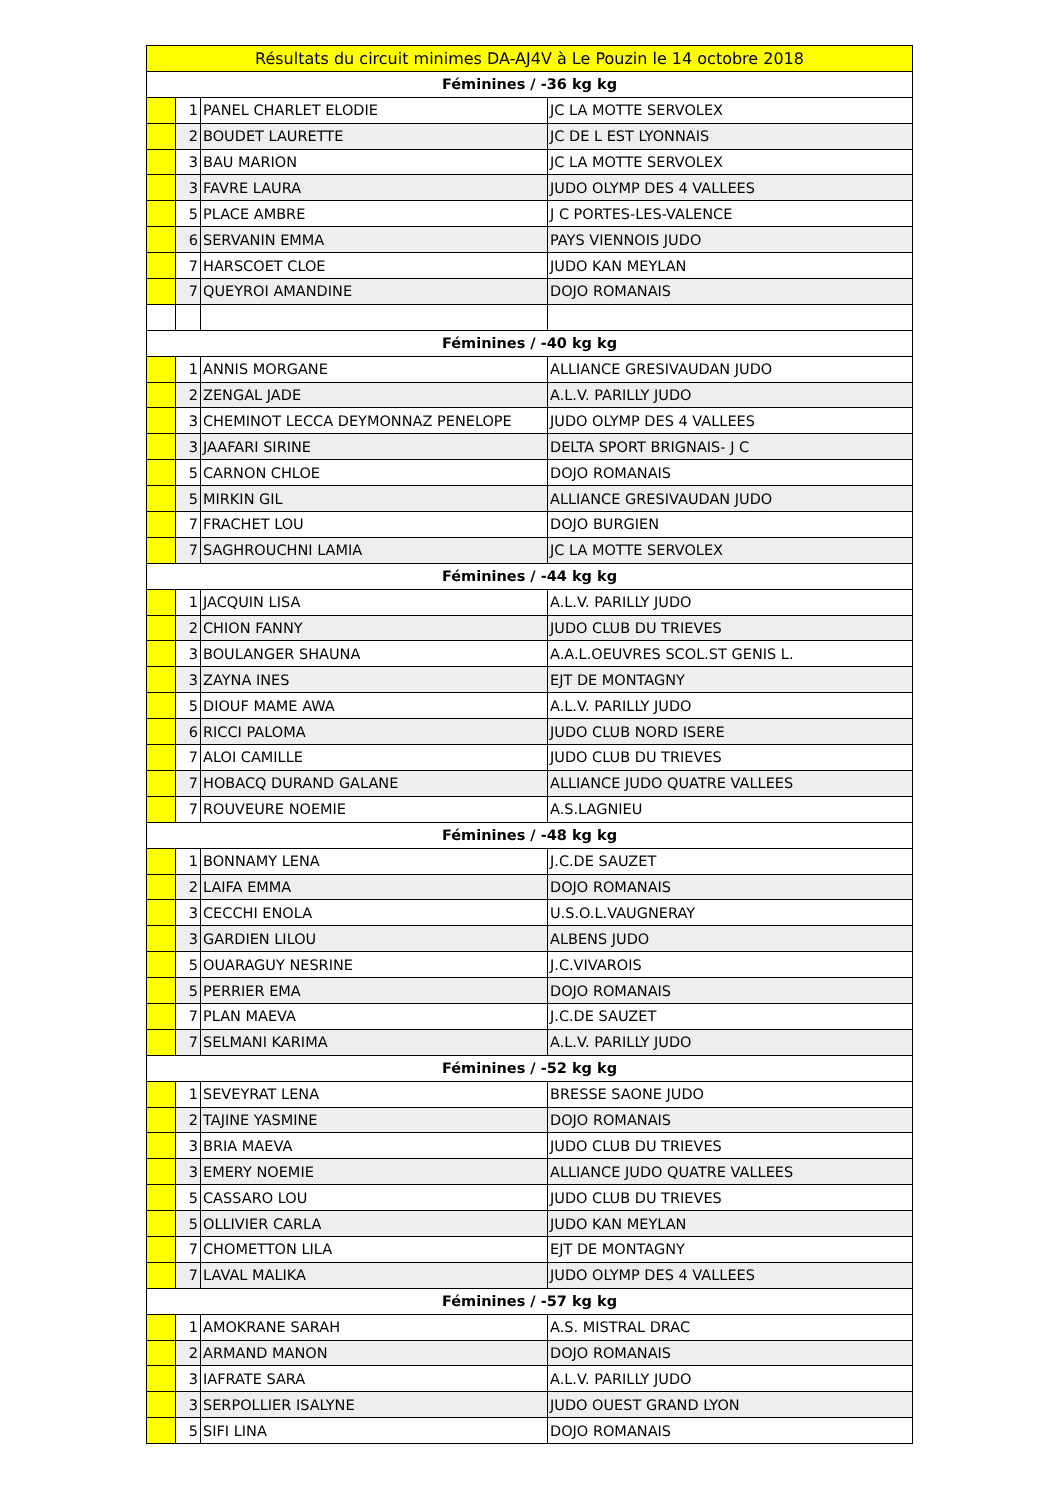| Résultats du circuit minimes DA-AJ4V à Le Pouzin le 14 octobre 2018 | | | |
| --- | --- | --- | --- |
| Féminines / -36 kg kg | | | |
| | 1 | PANEL CHARLET ELODIE | JC LA MOTTE SERVOLEX |
| | 2 | BOUDET LAURETTE | JC DE L EST LYONNAIS |
| | 3 | BAU MARION | JC LA MOTTE SERVOLEX |
| | 3 | FAVRE LAURA | JUDO OLYMP DES 4 VALLEES |
| | 5 | PLACE AMBRE | J C PORTES-LES-VALENCE |
| | 6 | SERVANIN EMMA | PAYS VIENNOIS JUDO |
| | 7 | HARSCOET CLOE | JUDO KAN MEYLAN |
| | 7 | QUEYROI AMANDINE | DOJO ROMANAIS |
| Féminines / -40 kg kg | | | |
| | 1 | ANNIS MORGANE | ALLIANCE GRESIVAUDAN JUDO |
| | 2 | ZENGAL JADE | A.L.V. PARILLY JUDO |
| | 3 | CHEMINOT LECCA DEYMONNAZ PENELOPE | JUDO OLYMP DES 4 VALLEES |
| | 3 | JAAFARI SIRINE | DELTA SPORT BRIGNAIS- J C |
| | 5 | CARNON CHLOE | DOJO ROMANAIS |
| | 5 | MIRKIN GIL | ALLIANCE GRESIVAUDAN JUDO |
| | 7 | FRACHET LOU | DOJO BURGIEN |
| | 7 | SAGHROUCHNI LAMIA | JC LA MOTTE SERVOLEX |
| Féminines / -44 kg kg | | | |
| | 1 | JACQUIN LISA | A.L.V. PARILLY JUDO |
| | 2 | CHION FANNY | JUDO CLUB DU TRIEVES |
| | 3 | BOULANGER SHAUNA | A.A.L.OEUVRES SCOL.ST GENIS L. |
| | 3 | ZAYNA INES | EJT DE MONTAGNY |
| | 5 | DIOUF MAME AWA | A.L.V. PARILLY JUDO |
| | 6 | RICCI PALOMA | JUDO CLUB NORD ISERE |
| | 7 | ALOI CAMILLE | JUDO CLUB DU TRIEVES |
| | 7 | HOBACQ DURAND GALANE | ALLIANCE JUDO QUATRE VALLEES |
| | 7 | ROUVEURE NOEMIE | A.S.LAGNIEU |
| Féminines / -48 kg kg | | | |
| | 1 | BONNAMY LENA | J.C.DE SAUZET |
| | 2 | LAIFA EMMA | DOJO ROMANAIS |
| | 3 | CECCHI ENOLA | U.S.O.L.VAUGNERAY |
| | 3 | GARDIEN LILOU | ALBENS JUDO |
| | 5 | OUARAGUY NESRINE | J.C.VIVAROIS |
| | 5 | PERRIER EMA | DOJO ROMANAIS |
| | 7 | PLAN MAEVA | J.C.DE SAUZET |
| | 7 | SELMANI KARIMA | A.L.V. PARILLY JUDO |
| Féminines / -52 kg kg | | | |
| | 1 | SEVEYRAT LENA | BRESSE SAONE JUDO |
| | 2 | TAJINE YASMINE | DOJO ROMANAIS |
| | 3 | BRIA MAEVA | JUDO CLUB DU TRIEVES |
| | 3 | EMERY NOEMIE | ALLIANCE JUDO QUATRE VALLEES |
| | 5 | CASSARO LOU | JUDO CLUB DU TRIEVES |
| | 5 | OLLIVIER CARLA | JUDO KAN MEYLAN |
| | 7 | CHOMETTON LILA | EJT DE MONTAGNY |
| | 7 | LAVAL MALIKA | JUDO OLYMP DES 4 VALLEES |
| Féminines / -57 kg kg | | | |
| | 1 | AMOKRANE SARAH | A.S. MISTRAL DRAC |
| | 2 | ARMAND MANON | DOJO ROMANAIS |
| | 3 | IAFRATE SARA | A.L.V. PARILLY JUDO |
| | 3 | SERPOLLIER ISALYNE | JUDO OUEST GRAND LYON |
| | 5 | SIFI LINA | DOJO ROMANAIS |